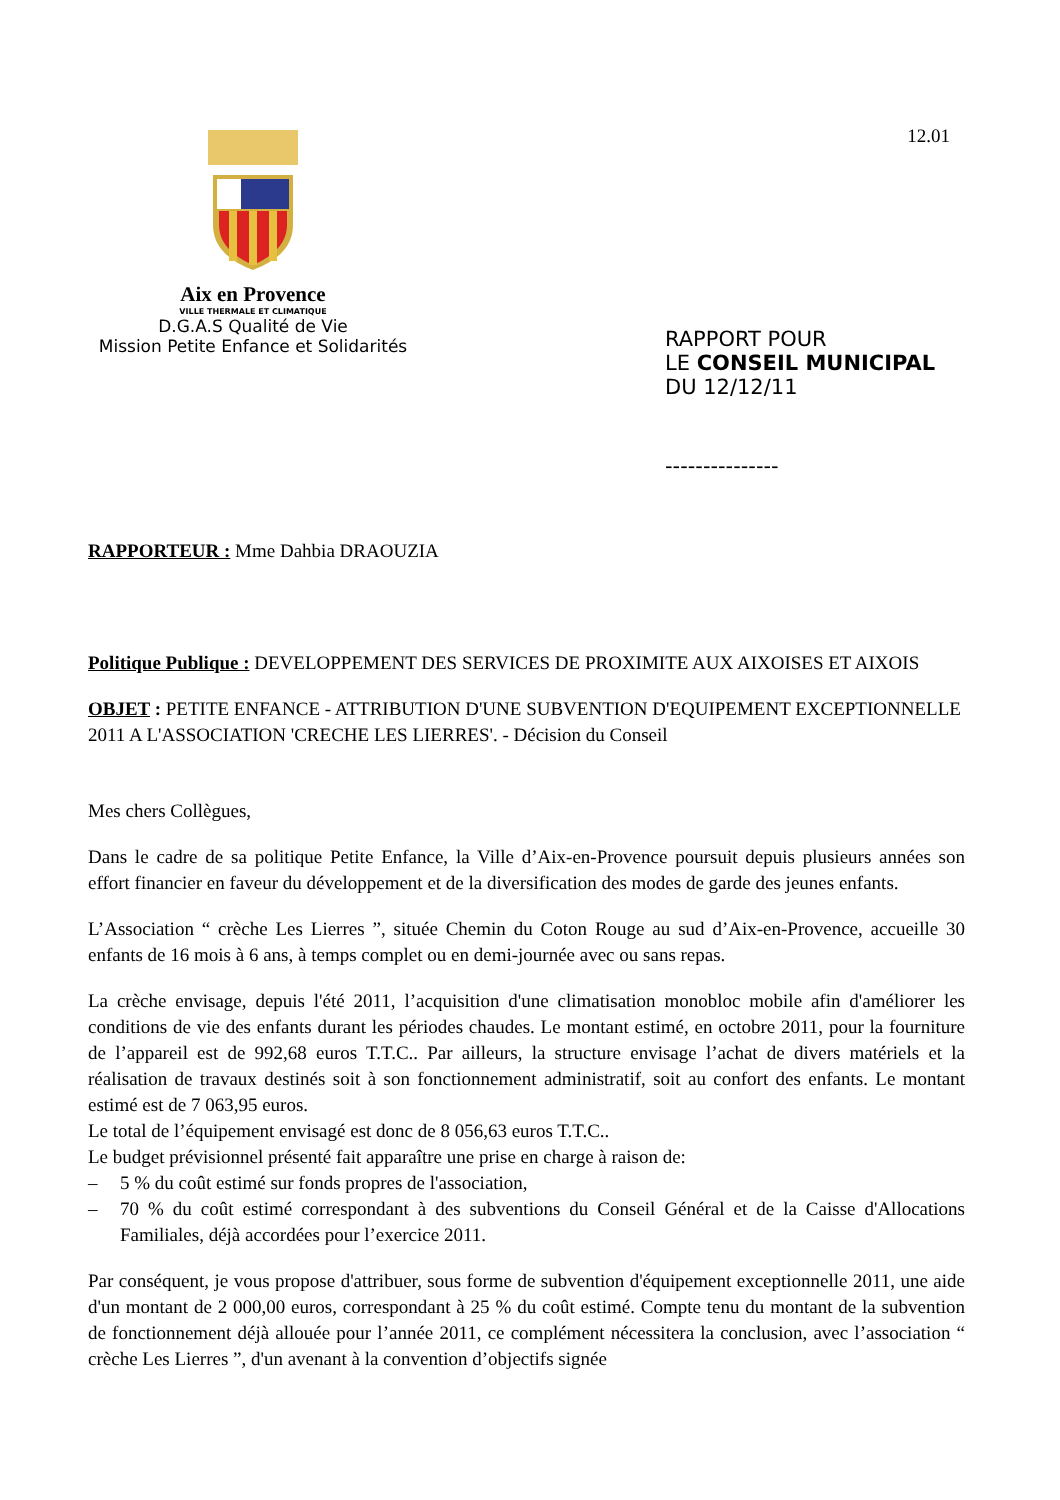Aix en Provence
VILLE THERMALE ET CLIMATIQUE
D.G.A.S Qualité de Vie
Mission Petite Enfance et Solidarités
12.01
RAPPORT POUR
LE CONSEIL MUNICIPAL
DU 12/12/11
---------------
RAPPORTEUR : Mme Dahbia DRAOUZIA
Politique Publique : DEVELOPPEMENT DES SERVICES DE PROXIMITE AUX AIXOISES ET AIXOIS
OBJET : PETITE ENFANCE - ATTRIBUTION D'UNE SUBVENTION D'EQUIPEMENT EXCEPTIONNELLE 2011 A L'ASSOCIATION 'CRECHE LES LIERRES'. - Décision du Conseil
Mes chers Collègues,
Dans le cadre de sa politique Petite Enfance, la Ville d’Aix-en-Provence poursuit depuis plusieurs années son effort financier en faveur du développement et de la diversification des modes de garde des jeunes enfants.
L’Association “ crèche Les Lierres ”, située Chemin du Coton Rouge au sud d’Aix-en-Provence, accueille 30 enfants de 16 mois à 6 ans, à temps complet ou en demi-journée avec ou sans repas.
La crèche envisage, depuis l'été 2011, l’acquisition d'une climatisation monobloc mobile afin d'améliorer les conditions de vie des enfants durant les périodes chaudes. Le montant estimé, en octobre 2011, pour la fourniture de l’appareil est de 992,68 euros T.T.C.. Par ailleurs, la structure envisage l’achat de divers matériels et la réalisation de travaux destinés soit à son fonctionnement administratif, soit au confort des enfants. Le montant estimé est de 7 063,95 euros.
Le total de l’équipement envisagé est donc de 8 056,63 euros T.T.C..
Le budget prévisionnel présenté fait apparaître une prise en charge à raison de:
– 5 % du coût estimé sur fonds propres de l'association,
– 70 % du coût estimé correspondant à des subventions du Conseil Général et de la Caisse d'Allocations Familiales, déjà accordées pour l’exercice 2011.
Par conséquent, je vous propose d'attribuer, sous forme de subvention d'équipement exceptionnelle 2011, une aide d'un montant de 2 000,00 euros, correspondant à 25 % du coût estimé. Compte tenu du montant de la subvention de fonctionnement déjà allouée pour l’année 2011, ce complément nécessitera la conclusion, avec l’association “ crèche Les Lierres ”, d'un avenant à la convention d’objectifs signée